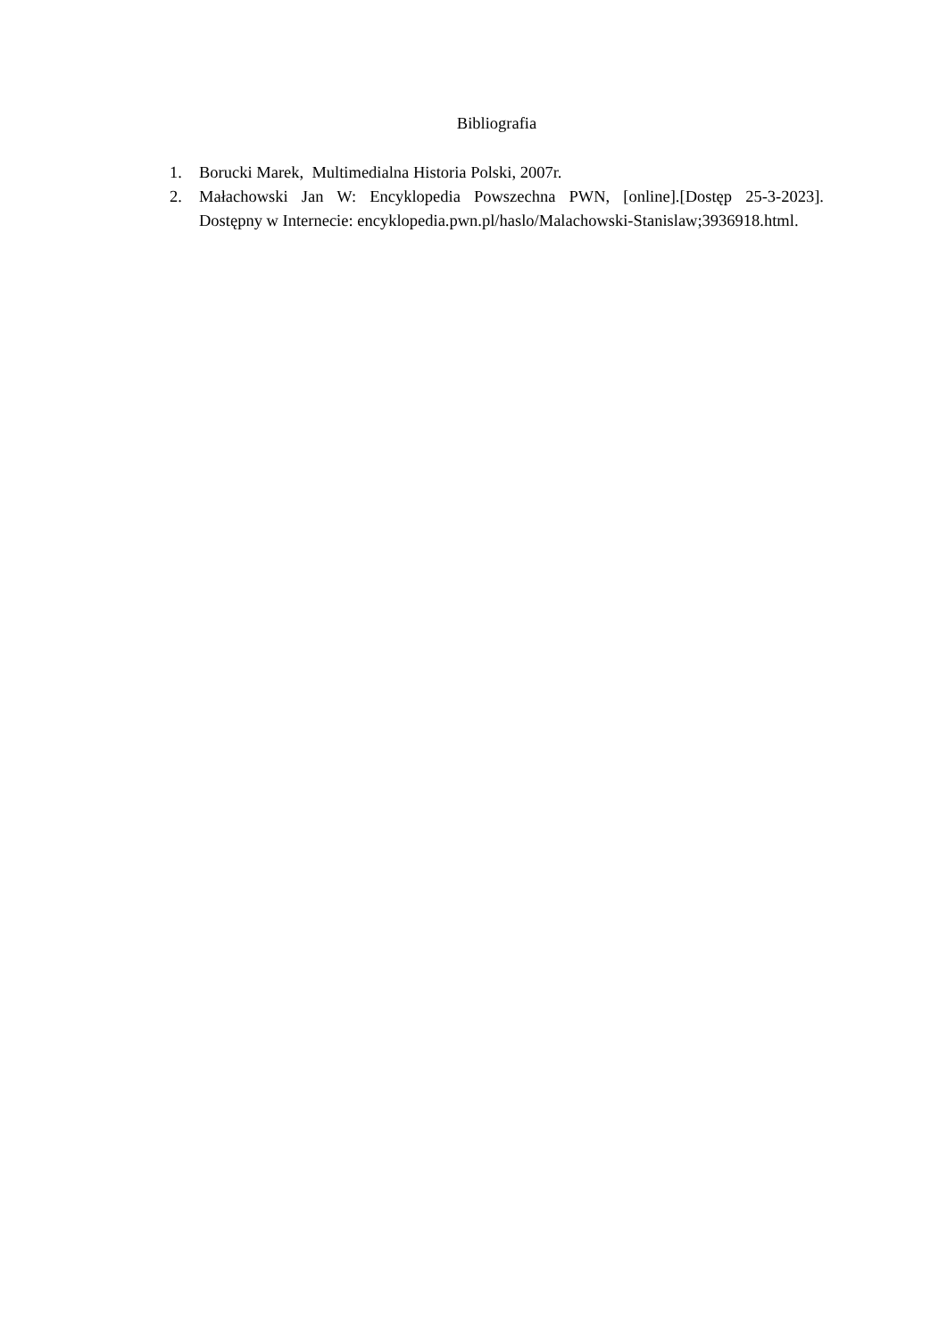Bibliografia
1. Borucki Marek, Multimedialna Historia Polski, 2007r.
2. Małachowski Jan W: Encyklopedia Powszechna PWN, [online].[Dostęp 25-3-2023]. Dostępny w Internecie: encyklopedia.pwn.pl/haslo/Malachowski-Stanislaw;3936918.html.